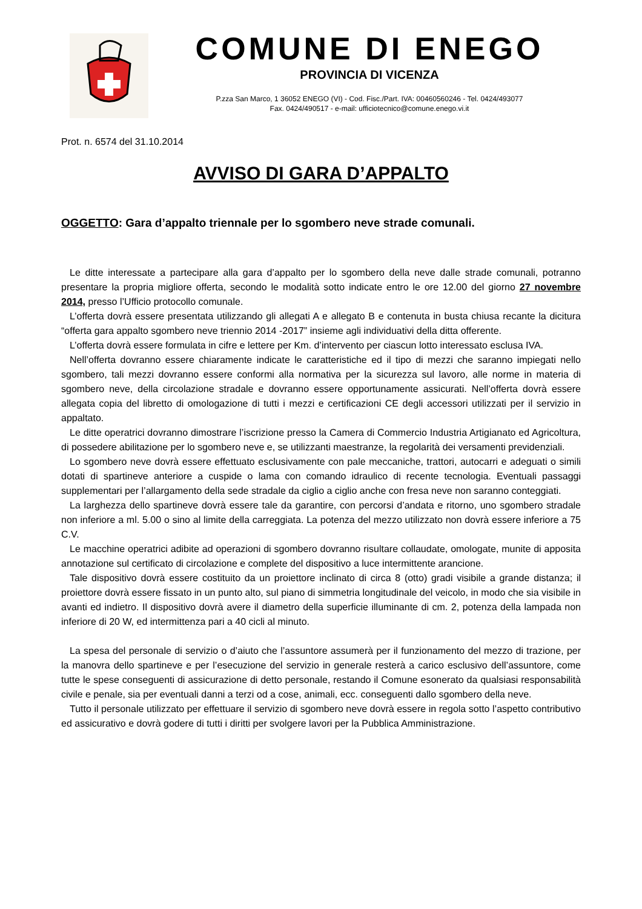COMUNE DI ENEGO
PROVINCIA DI VICENZA
P.zza San Marco, 1 36052 ENEGO (VI) - Cod. Fisc./Part. IVA: 00460560246 - Tel. 0424/493077
Fax. 0424/490517 - e-mail: ufficiotecnico@comune.enego.vi.it
Prot. n. 6574 del 31.10.2014
AVVISO DI GARA D’APPALTO
OGGETTO: Gara d’appalto triennale per lo sgombero neve strade comunali.
Le ditte interessate a partecipare alla gara d’appalto per lo sgombero della neve dalle strade comunali, potranno presentare la propria migliore offerta, secondo le modalità sotto indicate entro le ore 12.00 del giorno 27 novembre 2014, presso l’Ufficio protocollo comunale.
L’offerta dovrà essere presentata utilizzando gli allegati A e allegato B e contenuta in busta chiusa recante la dicitura “offerta gara appalto sgombero neve triennio 2014 -2017” insieme agli individuativi della ditta offerente.
L’offerta dovrà essere formulata in cifre e lettere per Km. d’intervento per ciascun lotto interessato esclusa IVA.
Nell’offerta dovranno essere chiaramente indicate le caratteristiche ed il tipo di mezzi che saranno impiegati nello sgombero, tali mezzi dovranno essere conformi alla normativa per la sicurezza sul lavoro, alle norme in materia di sgombero neve, della circolazione stradale e dovranno essere opportunamente assicurati. Nell’offerta dovrà essere allegata copia del libretto di omologazione di tutti i mezzi e certificazioni CE degli accessori utilizzati per il servizio in appaltato.
Le ditte operatrici dovranno dimostrare l’iscrizione presso la Camera di Commercio Industria Artigianato ed Agricoltura, di possedere abilitazione per lo sgombero neve e, se utilizzanti maestranze, la regolarità dei versamenti previdenziali.
Lo sgombero neve dovrà essere effettuato esclusivamente con pale meccaniche, trattori, autocarri e adeguati o simili dotati di spartineve anteriore a cuspide o lama con comando idraulico di recente tecnologia. Eventuali passaggi supplementari per l’allargamento della sede stradale da ciglio a ciglio anche con fresa neve non saranno conteggiati.
La larghezza dello spartineve dovrà essere tale da garantire, con percorsi d’andata e ritorno, uno sgombero stradale non inferiore a ml. 5.00 o sino al limite della carreggiata. La potenza del mezzo utilizzato non dovrà essere inferiore a 75 C.V.
Le macchine operatrici adibite ad operazioni di sgombero dovranno risultare collaudate, omologate, munite di apposita annotazione sul certificato di circolazione e complete del dispositivo a luce intermittente arancione.
Tale dispositivo dovrà essere costituito da un proiettore inclinato di circa 8 (otto) gradi visibile a grande distanza; il proiettore dovrà essere fissato in un punto alto, sul piano di simmetria longitudinale del veicolo, in modo che sia visibile in avanti ed indietro. Il dispositivo dovrà avere il diametro della superficie illuminante di cm. 2, potenza della lampada non inferiore di 20 W, ed intermittenza pari a 40 cicli al minuto.
La spesa del personale di servizio o d’aiuto che l’assuntore assumerà per il funzionamento del mezzo di trazione, per la manovra dello spartineve e per l’esecuzione del servizio in generale resterà a carico esclusivo dell’assuntore, come tutte le spese conseguenti di assicurazione di detto personale, restando il Comune esonerato da qualsiasi responsabilità civile e penale, sia per eventuali danni a terzi od a cose, animali, ecc. conseguenti dallo sgombero della neve.
Tutto il personale utilizzato per effettuare il servizio di sgombero neve dovrà essere in regola sotto l’aspetto contributivo ed assicurativo e dovrà godere di tutti i diritti per svolgere lavori per la Pubblica Amministrazione.